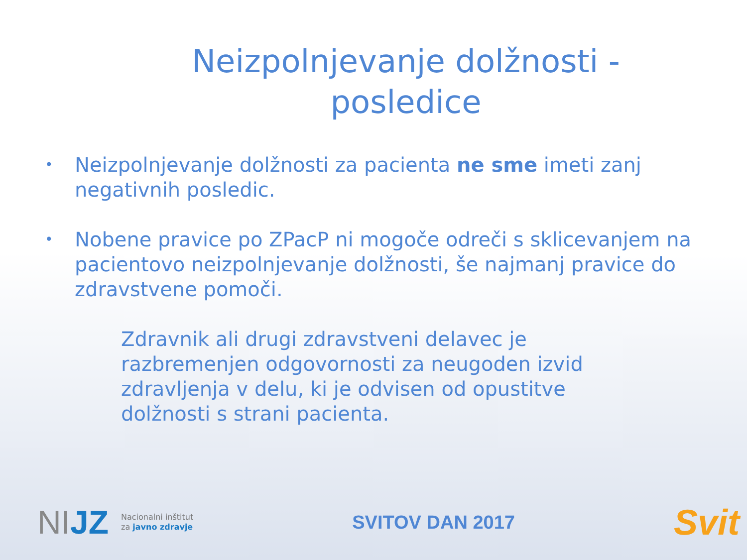Neizpolnjevanje dolžnosti - posledice
• Neizpolnjevanje dolžnosti za pacienta ne sme imeti zanj negativnih posledic.
• Nobene pravice po ZPacP ni mogoče odreči s sklicevanjem na pacientovo neizpolnjevanje dolžnosti, še najmanj pravice do zdravstvene pomoči.
Zdravnik ali drugi zdravstveni delavec je razbremenjen odgovornosti za neugoden izvid zdravljenja v delu, ki je odvisen od opustitve dolžnosti s strani pacienta.
NIJZ Nacionalni inštitut
za javno zdravje
SVITOV DAN 2017
Svit